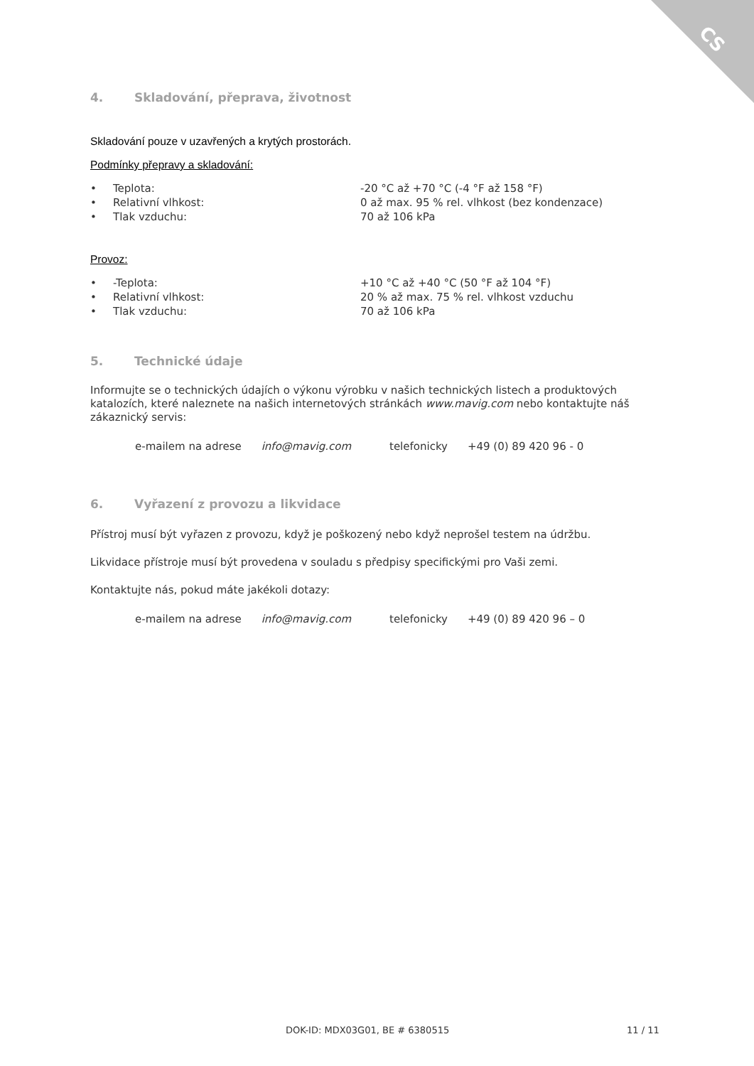CS
4. Skladování, přeprava, životnost
Skladování pouze v uzavřených a krytých prostorách.
Podmínky přepravy a skladování:
• Teplota: -20 °C až +70 °C (-4 °F až 158 °F)
• Relativní vlhkost: 0 až max. 95 % rel. vlhkost (bez kondenzace)
• Tlak vzduchu: 70 až 106 kPa
Provoz:
• -Teplota: +10 °C až +40 °C (50 °F až 104 °F)
• Relativní vlhkost: 20 % až max. 75 % rel. vlhkost vzduchu
• Tlak vzduchu: 70 až 106 kPa
5. Technické údaje
Informujte se o technických údajích o výkonu výrobku v našich technických listech a produktových katalozích, které naleznete na našich internetových stránkách www.mavig.com nebo kontaktujte náš zákaznický servis:
e-mailem na adrese info@mavig.com telefonicky +49 (0) 89 420 96 - 0
6. Vyřazení z provozu a likvidace
Přístroj musí být vyřazen z provozu, když je poškozený nebo když neprošel testem na údržbu.
Likvidace přístroje musí být provedena v souladu s předpisy specifickými pro Vaši zemi.
Kontaktujte nás, pokud máte jakékoli dotazy:
e-mailem na adrese info@mavig.com telefonicky +49 (0) 89 420 96 – 0
DOK-ID: MDX03G01, BE # 6380515 11 / 11